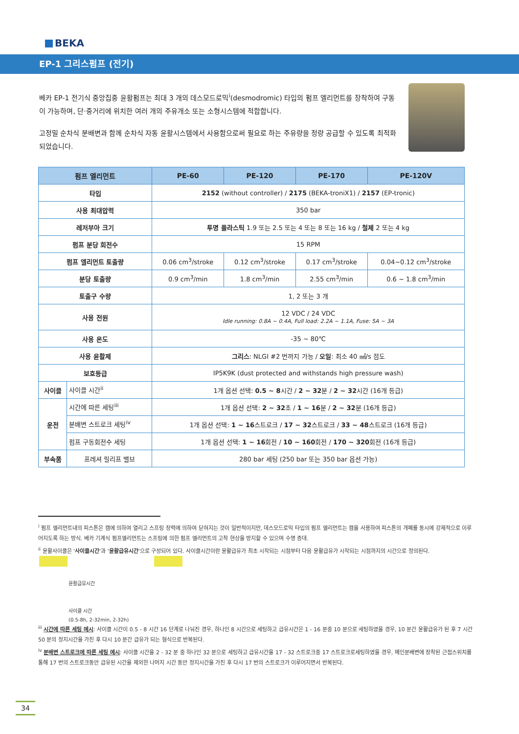BEKA
EP-1 그리스펌프 (전기)
베카 EP-1 전기식 중앙집중 윤활펌프는 최대 3 개의 데스모드로믹<sup>i</sup>(desmodromic) 타입의 펌프 엘리먼트를 장착하여 구동이 가능하며, 단·중거리에 위치한 여러 개의 주유개소 또는 소형시스템에 적합합니다.
고정밀 순차식 분배변과 함께 순차식 자동 윤활시스템에서 사용함으로써 필요로 하는 주유량을 정량 공급할 수 있도록 최적화 되었습니다.
| 펌프 엘리먼트 | | PE-60 | PE-120 | PE-170 | PE-120V |
| --- | --- | --- | --- | --- | --- |
| 타입 | | 2152 (without controller) / 2175 (BEKA-troniX1) / 2157 (EP-tronic) | | | |
| 사용 최대압력 | | 350 bar | | | |
| 레저부아 크기 | | 투명 플라스틱 1.9 또는 2.5 또는 4 또는 8 또는 16 kg / 철제 2 또는 4 kg | | | |
| 펌프 분당 회전수 | | 15 RPM | | | |
| 펌프 엘리먼트 토출량 | | 0.06 cm<sup>3</sup>/stroke | 0.12 cm<sup>3</sup>/stroke | 0.17 cm<sup>3</sup>/stroke | 0.04~0.12 cm<sup>3</sup>/stroke |
| 분당 토출량 | | 0.9 cm<sup>3</sup>/min | 1.8 cm<sup>3</sup>/min | 2.55 cm<sup>3</sup>/min | 0.6 ~ 1.8 cm<sup>3</sup>/min |
| 토출구 수량 | | 1, 2 또는 3 개 | | | |
| 사용 전원 | | 12 VDC / 24 VDC Idle running: 0.8A ~ 0.4A, Full load: 2.2A ~ 1.1A, Fuse: 5A ~ 3A | | | |
| 사용 온도 | | -35 ~ 80℃ | | | |
| 사용 윤활제 | | 그리스 : NLGI #2 번까지 가능 / 오일 : 최소 40 ㎟/s 점도 | | | |
| 보호등급 | | IP5K9K (dust protected and withstands high pressure wash) | | | |
| 사이클 | 사이클 시간<sup>ii</sup> | 1개 옵션 선택: 0.5 ~ 8 시간 / 2 ~ 32 분 / 2 ~ 32 시간 (16개 등급) | | | |
| 운전 | 시간에 따른 세팅<sup>iii</sup> | 1개 옵션 선택: 2 ~ 32 초 / 1 ~ 16 분 / 2 ~ 32 분 (16개 등급) | | | |
| | 분배변 스트로크 세팅<sup>iv</sup> | 1개 옵션 선택: 1 ~ 16 스트로크 / 17 ~ 32 스트로크 / 33 ~ 48 스트로크 (16개 등급) | | | |
| | 펌프 구동회전수 세팅 | 1개 옵션 선택: 1 ~ 16 회전 / 10 ~ 160 회전 / 170 ~ 320 회전 (16개 등급) | | | |
| 부속품 | 프레셔 릴리프 밸브 | 280 bar 세팅 (250 bar 또는 350 bar 옵션 가능) | | | |
<sup>i</sup> 펌프 엘리먼트내의 피스톤은 캠에 의하여 열리고 스프링 장력에 의하여 닫혀지는 것이 일반적이지만, 데스모드로믹 타입의 펌프 엘리먼트는 캠을 사용하여 피스톤의 개폐를 동시에 강제적으로 이루어지도록 하는 방식. 베카 기계식 펌프엘리먼트는 스프링에 의한 펌프 엘리먼트의 고착 현상을 방지할 수 있으며 수명 증대.
<sup>ii</sup> 윤활사이클은 '사이클시간'과 '윤활급유시간'으로 구성되어 있다. 사이클시간이란 윤활급유가 최초 시작되는 시점부터 다음 윤활급유가 시작되는 시점까지의 시간으로 정의된다.
윤활급유시간
사이클 시간
(0.5-8h, 2-32min, 2-32h)
<sup>iii</sup> 시간에 따른 세팅 예시: 사이클 시간이 0.5 - 8 시간 16 단계로 나눠진 경우, 하나인 8 시간으로 세팅하고 급유시간은 1 - 16 분중 10 분으로 세팅하였을 경우, 10 분간 윤활급유가 된 후 7 시간 50 분의 정지시간을 가진 후 다시 10 분간 급유가 되는 형식으로 반복된다.
<sup>iv</sup> 분배변 스트로크에 따른 세팅 예시: 사이클 시간을 2 - 32 분 중 하나인 32 분으로 세팅하고 급유시간을 17 - 32 스트로크중 17 스트로크로세팅하였을 경우, 메인분배변에 장착된 근접스위치를 통해 17 번의 스트로크동안 급유된 시간을 제외한 나머지 시간 동안 정지시간을 가진 후 다시 17 번의 스트로크가 이루어지면서 반복된다.
34